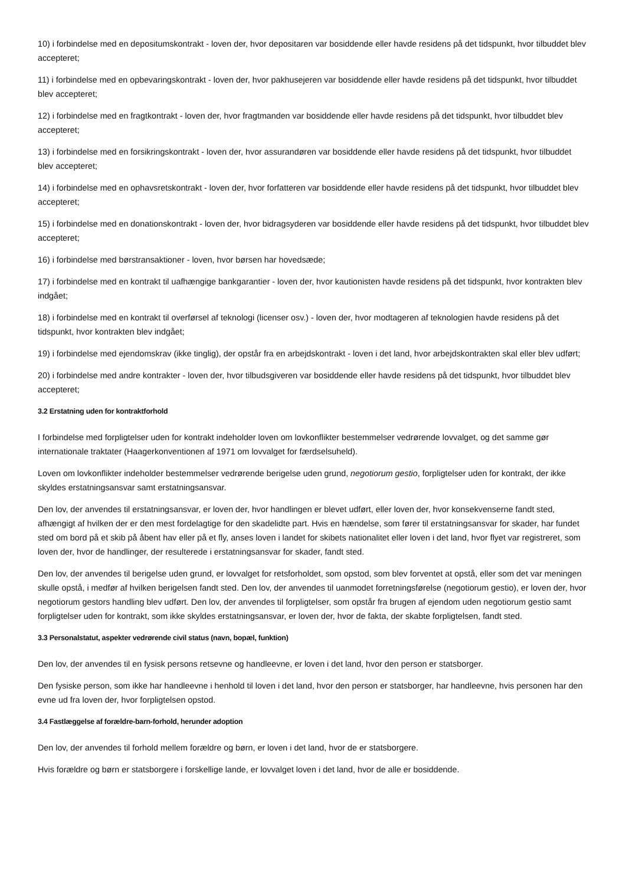10) i forbindelse med en depositumskontrakt - loven der, hvor depositaren var bosiddende eller havde residens på det tidspunkt, hvor tilbuddet blev accepteret;
11) i forbindelse med en opbevaringskontrakt - loven der, hvor pakhusejeren var bosiddende eller havde residens på det tidspunkt, hvor tilbuddet blev accepteret;
12) i forbindelse med en fragtkontrakt - loven der, hvor fragtmanden var bosiddende eller havde residens på det tidspunkt, hvor tilbuddet blev accepteret;
13) i forbindelse med en forsikringskontrakt - loven der, hvor assurandøren var bosiddende eller havde residens på det tidspunkt, hvor tilbuddet blev accepteret;
14) i forbindelse med en ophavsretskontrakt - loven der, hvor forfatteren var bosiddende eller havde residens på det tidspunkt, hvor tilbuddet blev accepteret;
15) i forbindelse med en donationskontrakt - loven der, hvor bidragsyderen var bosiddende eller havde residens på det tidspunkt, hvor tilbuddet blev accepteret;
16) i forbindelse med børstransaktioner - loven, hvor børsen har hovedsæde;
17) i forbindelse med en kontrakt til uafhængige bankgarantier - loven der, hvor kautionisten havde residens på det tidspunkt, hvor kontrakten blev indgået;
18) i forbindelse med en kontrakt til overførsel af teknologi (licenser osv.) - loven der, hvor modtageren af teknologien havde residens på det tidspunkt, hvor kontrakten blev indgået;
19) i forbindelse med ejendomskrav (ikke tinglig), der opstår fra en arbejdskontrakt - loven i det land, hvor arbejdskontrakten skal eller blev udført;
20) i forbindelse med andre kontrakter - loven der, hvor tilbudsgiveren var bosiddende eller havde residens på det tidspunkt, hvor tilbuddet blev accepteret;
3.2 Erstatning uden for kontraktforhold
I forbindelse med forpligtelser uden for kontrakt indeholder loven om lovkonflikter bestemmelser vedrørende lovvalget, og det samme gør internationale traktater (Haagerkonventionen af 1971 om lovvalget for færdselsuheld).
Loven om lovkonflikter indeholder bestemmelser vedrørende berigelse uden grund, negotiorum gestio, forpligtelser uden for kontrakt, der ikke skyldes erstatningsansvar samt erstatningsansvar.
Den lov, der anvendes til erstatningsansvar, er loven der, hvor handlingen er blevet udført, eller loven der, hvor konsekvenserne fandt sted, afhængigt af hvilken der er den mest fordelagtige for den skadelidte part. Hvis en hændelse, som fører til erstatningsansvar for skader, har fundet sted om bord på et skib på åbent hav eller på et fly, anses loven i landet for skibets nationalitet eller loven i det land, hvor flyet var registreret, som loven der, hvor de handlinger, der resulterede i erstatningsansvar for skader, fandt sted.
Den lov, der anvendes til berigelse uden grund, er lovvalget for retsforholdet, som opstod, som blev forventet at opstå, eller som det var meningen skulle opstå, i medfør af hvilken berigelsen fandt sted. Den lov, der anvendes til uanmodet forretningsførelse (negotiorum gestio), er loven der, hvor negotiorum gestors handling blev udført. Den lov, der anvendes til forpligtelser, som opstår fra brugen af ejendom uden negotiorum gestio samt forpligtelser uden for kontrakt, som ikke skyldes erstatningsansvar, er loven der, hvor de fakta, der skabte forpligtelsen, fandt sted.
3.3 Personalstatut, aspekter vedrørende civil status (navn, bopæl, funktion)
Den lov, der anvendes til en fysisk persons retsevne og handleevne, er loven i det land, hvor den person er statsborger.
Den fysiske person, som ikke har handleevne i henhold til loven i det land, hvor den person er statsborger, har handleevne, hvis personen har den evne ud fra loven der, hvor forpligtelsen opstod.
3.4 Fastlæggelse af forældre-barn-forhold, herunder adoption
Den lov, der anvendes til forhold mellem forældre og børn, er loven i det land, hvor de er statsborgere.
Hvis forældre og børn er statsborgere i forskellige lande, er lovvalget loven i det land, hvor de alle er bosiddende.